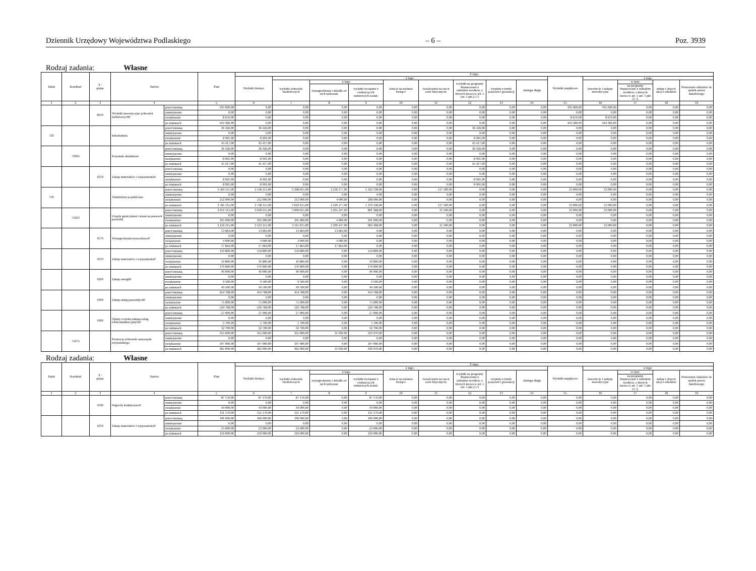Dziennik Urzędowy Województwa Podlaskiego – 6 – Poz. 3939
Rodzaj zadania: Własne
| Dział | Rozdział | § / grupa | Nazwa | | Plan | Z tego: | | | | | | | | | | | | | |
| --- | --- | --- | --- | --- | --- | --- | --- | --- | --- | --- | --- | --- | --- | --- | --- | --- | --- | --- | --- |
| | | | | | | Wydatki bieżące | z tego: | | | | | | | | Wydatki majątkowe | z tego: | | | |
| | | | | | | | wydatki jednostek budżetowych | z tego: | | dotacje na zadania bieżące | świadczenia na rzecz osób fizycznych; | wydatki na programy finansowane z udziałem środków, o których mowa w art. 5 ust. 1 pkt 2 i 3 | wypłaty z tytułu poręczeń i gwarancji | obsługa długu | | inwestycje i zakupy inwestycyjne | w tym: | zakup i objęcie akcji i udziałów | Wniesienie wkładów do spółek prawa handlowego |
| | | | | | | | | wynagrodzenia i składki od nich naliczane | wydatki związane z realizacją ich statutowych zadań; | | | | | | | | na programy finansowane z udziałem środków, o których mowa w art. 5 ust. 1 pkt 2 i 3, | | |
| 1 | 2 | 3 | 4 | | 5 | 6 | 7 | 8 | 9 | 10 | 11 | 12 | 13 | 14 | 15 | 16 | 17 | 18 | 19 |
| | | 6050 | Wydatki inwestycyjne jednostek budżetowych0 | przed zmianą | 435 690,00 | 0,00 | 0,00 | 0,00 | 0,00 | 0,00 | 0,00 | 0,00 | 0,00 | 0,00 | 435 690,00 | 435 690,00 | 0,00 | 0,00 | 0,00 |
| | | | | zmniejszenie | 0,00 | 0,00 | 0,00 | 0,00 | 0,00 | 0,00 | 0,00 | 0,00 | 0,00 | 0,00 | 0,00 | 0,00 | 0,00 | 0,00 | 0,00 |
| | | | | zwiększenie | 8 670,00 | 0,00 | 0,00 | 0,00 | 0,00 | 0,00 | 0,00 | 0,00 | 0,00 | 0,00 | 8 670,00 | 8 670,00 | 0,00 | 0,00 | 0,00 |
| | | | | po zmianach | 444 360,00 | 0,00 | 0,00 | 0,00 | 0,00 | 0,00 | 0,00 | 0,00 | 0,00 | 0,00 | 444 360,00 | 444 360,00 | 0,00 | 0,00 | 0,00 |
| 720 | | | Informatyka | przed zmianą | 36 426,00 | 36 426,00 | 0,00 | 0,00 | 0,00 | 0,00 | 0,00 | 36 426,00 | 0,00 | 0,00 | 0,00 | 0,00 | 0,00 | 0,00 | 0,00 |
| | | | | zmniejszenie | 0,00 | 0,00 | 0,00 | 0,00 | 0,00 | 0,00 | 0,00 | 0,00 | 0,00 | 0,00 | 0,00 | 0,00 | 0,00 | 0,00 | 0,00 |
| | | | | zwiększenie | 8 991,00 | 8 991,00 | 0,00 | 0,00 | 0,00 | 0,00 | 0,00 | 8 991,00 | 0,00 | 0,00 | 0,00 | 0,00 | 0,00 | 0,00 | 0,00 |
| | | | | po zmianach | 45 417,00 | 45 417,00 | 0,00 | 0,00 | 0,00 | 0,00 | 0,00 | 45 417,00 | 0,00 | 0,00 | 0,00 | 0,00 | 0,00 | 0,00 | 0,00 |
| | 72095 | | Pozostała działalność | przed zmianą | 36 426,00 | 36 426,00 | 0,00 | 0,00 | 0,00 | 0,00 | 0,00 | 36 426,00 | 0,00 | 0,00 | 0,00 | 0,00 | 0,00 | 0,00 | 0,00 |
| | | | | zmniejszenie | 0,00 | 0,00 | 0,00 | 0,00 | 0,00 | 0,00 | 0,00 | 0,00 | 0,00 | 0,00 | 0,00 | 0,00 | 0,00 | 0,00 | 0,00 |
| | | | | zwiększenie | 8 991,00 | 8 991,00 | 0,00 | 0,00 | 0,00 | 0,00 | 0,00 | 8 991,00 | 0,00 | 0,00 | 0,00 | 0,00 | 0,00 | 0,00 | 0,00 |
| | | | | po zmianach | 45 417,00 | 45 417,00 | 0,00 | 0,00 | 0,00 | 0,00 | 0,00 | 45 417,00 | 0,00 | 0,00 | 0,00 | 0,00 | 0,00 | 0,00 | 0,00 |
| | | 4219 | Zakup materiałów i wyposażenia9 | przed zmianą | 0,00 | 0,00 | 0,00 | 0,00 | 0,00 | 0,00 | 0,00 | 0,00 | 0,00 | 0,00 | 0,00 | 0,00 | 0,00 | 0,00 | 0,00 |
| | | | | zmniejszenie | 0,00 | 0,00 | 0,00 | 0,00 | 0,00 | 0,00 | 0,00 | 0,00 | 0,00 | 0,00 | 0,00 | 0,00 | 0,00 | 0,00 | 0,00 |
| | | | | zwiększenie | 8 991,00 | 8 991,00 | 0,00 | 0,00 | 0,00 | 0,00 | 0,00 | 8 991,00 | 0,00 | 0,00 | 0,00 | 0,00 | 0,00 | 0,00 | 0,00 |
| | | | | po zmianach | 8 991,00 | 8 991,00 | 0,00 | 0,00 | 0,00 | 0,00 | 0,00 | 8 991,00 | 0,00 | 0,00 | 0,00 | 0,00 | 0,00 | 0,00 | 0,00 |
| 750 | | | Administracja publiczna | przed zmianą | 3 569 115,00 | 3 536 115,00 | 3 398 615,00 | 2 236 277,00 | 1 162 338,00 | 0,00 | 137 500,00 | 0,00 | 0,00 | 0,00 | 33 000,00 | 33 000,00 | 0,00 | 0,00 | 0,00 |
| | | | | zmniejszenie | 0,00 | 0,00 | 0,00 | 0,00 | 0,00 | 0,00 | 0,00 | 0,00 | 0,00 | 0,00 | 0,00 | 0,00 | 0,00 | 0,00 | 0,00 |
| | | | | zwiększenie | 212 000,00 | 212 000,00 | 212 000,00 | 4 000,00 | 208 000,00 | 0,00 | 0,00 | 0,00 | 0,00 | 0,00 | 0,00 | 0,00 | 0,00 | 0,00 | 0,00 |
| | | | | po zmianach | 3 781 115,00 | 3 748 115,00 | 3 610 615,00 | 2 240 277,00 | 1 370 338,00 | 0,00 | 137 500,00 | 0,00 | 0,00 | 0,00 | 33 000,00 | 33 000,00 | 0,00 | 0,00 | 0,00 |
| | 75023 | | Urzędy gmin (miast i miast na prawach powiatu) | przed zmianą | 3 051 115,00 | 3 018 115,00 | 3 006 615,00 | 2 205 247,00 | 801 368,00 | 0,00 | 11 500,00 | 0,00 | 0,00 | 0,00 | 33 000,00 | 33 000,00 | 0,00 | 0,00 | 0,00 |
| | | | | zmniejszenie | 0,00 | 0,00 | 0,00 | 0,00 | 0,00 | 0,00 | 0,00 | 0,00 | 0,00 | 0,00 | 0,00 | 0,00 | 0,00 | 0,00 | 0,00 |
| | | | | zwiększenie | 105 000,00 | 105 000,00 | 105 000,00 | 4 000,00 | 101 000,00 | 0,00 | 0,00 | 0,00 | 0,00 | 0,00 | 0,00 | 0,00 | 0,00 | 0,00 | 0,00 |
| | | | | po zmianach | 3 156 115,00 | 3 123 115,00 | 3 111 615,00 | 2 209 247,00 | 902 368,00 | 0,00 | 11 500,00 | 0,00 | 0,00 | 0,00 | 33 000,00 | 33 000,00 | 0,00 | 0,00 | 0,00 |
| | | 4170 | Wynagrodzenia bezosobowe0 | przed zmianą | 13 664,00 | 13 664,00 | 13 664,00 | 13 664,00 | 0,00 | 0,00 | 0,00 | 0,00 | 0,00 | 0,00 | 0,00 | 0,00 | 0,00 | 0,00 | 0,00 |
| | | | | zmniejszenie | 0,00 | 0,00 | 0,00 | 0,00 | 0,00 | 0,00 | 0,00 | 0,00 | 0,00 | 0,00 | 0,00 | 0,00 | 0,00 | 0,00 | 0,00 |
| | | | | zwiększenie | 4 000,00 | 4 000,00 | 4 000,00 | 4 000,00 | 0,00 | 0,00 | 0,00 | 0,00 | 0,00 | 0,00 | 0,00 | 0,00 | 0,00 | 0,00 | 0,00 |
| | | | | po zmianach | 17 664,00 | 17 664,00 | 17 664,00 | 17 664,00 | 0,00 | 0,00 | 0,00 | 0,00 | 0,00 | 0,00 | 0,00 | 0,00 | 0,00 | 0,00 | 0,00 |
| | | 4210 | Zakup materiałów i wyposażenia0 | przed zmianą | 159 800,00 | 159 800,00 | 159 800,00 | 0,00 | 159 800,00 | 0,00 | 0,00 | 0,00 | 0,00 | 0,00 | 0,00 | 0,00 | 0,00 | 0,00 | 0,00 |
| | | | | zmniejszenie | 0,00 | 0,00 | 0,00 | 0,00 | 0,00 | 0,00 | 0,00 | 0,00 | 0,00 | 0,00 | 0,00 | 0,00 | 0,00 | 0,00 | 0,00 |
| | | | | zwiększenie | 10 800,00 | 10 800,00 | 10 800,00 | 0,00 | 10 800,00 | 0,00 | 0,00 | 0,00 | 0,00 | 0,00 | 0,00 | 0,00 | 0,00 | 0,00 | 0,00 |
| | | | | po zmianach | 170 600,00 | 170 600,00 | 170 600,00 | 0,00 | 170 600,00 | 0,00 | 0,00 | 0,00 | 0,00 | 0,00 | 0,00 | 0,00 | 0,00 | 0,00 | 0,00 |
| | | 4260 | Zakup energii0 | przed zmianą | 40 000,00 | 40 000,00 | 40 000,00 | 0,00 | 40 000,00 | 0,00 | 0,00 | 0,00 | 0,00 | 0,00 | 0,00 | 0,00 | 0,00 | 0,00 | 0,00 |
| | | | | zmniejszenie | 0,00 | 0,00 | 0,00 | 0,00 | 0,00 | 0,00 | 0,00 | 0,00 | 0,00 | 0,00 | 0,00 | 0,00 | 0,00 | 0,00 | 0,00 |
| | | | | zwiększenie | 9 500,00 | 9 500,00 | 9 500,00 | 0,00 | 9 500,00 | 0,00 | 0,00 | 0,00 | 0,00 | 0,00 | 0,00 | 0,00 | 0,00 | 0,00 | 0,00 |
| | | | | po zmianach | 49 500,00 | 49 500,00 | 49 500,00 | 0,00 | 49 500,00 | 0,00 | 0,00 | 0,00 | 0,00 | 0,00 | 0,00 | 0,00 | 0,00 | 0,00 | 0,00 |
| | | 4300 | Zakup usług pozostałych0 | przed zmianą | 454 768,00 | 454 768,00 | 454 768,00 | 0,00 | 454 768,00 | 0,00 | 0,00 | 0,00 | 0,00 | 0,00 | 0,00 | 0,00 | 0,00 | 0,00 | 0,00 |
| | | | | zmniejszenie | 0,00 | 0,00 | 0,00 | 0,00 | 0,00 | 0,00 | 0,00 | 0,00 | 0,00 | 0,00 | 0,00 | 0,00 | 0,00 | 0,00 | 0,00 |
| | | | | zwiększenie | 75 000,00 | 75 000,00 | 75 000,00 | 0,00 | 75 000,00 | 0,00 | 0,00 | 0,00 | 0,00 | 0,00 | 0,00 | 0,00 | 0,00 | 0,00 | 0,00 |
| | | | | po zmianach | 529 768,00 | 529 768,00 | 529 768,00 | 0,00 | 529 768,00 | 0,00 | 0,00 | 0,00 | 0,00 | 0,00 | 0,00 | 0,00 | 0,00 | 0,00 | 0,00 |
| | | 4360 | Opłaty z tytułu zakupu usług telekomunikacyjnych0 | przed zmianą | 27 000,00 | 27 000,00 | 27 000,00 | 0,00 | 27 000,00 | 0,00 | 0,00 | 0,00 | 0,00 | 0,00 | 0,00 | 0,00 | 0,00 | 0,00 | 0,00 |
| | | | | zmniejszenie | 0,00 | 0,00 | 0,00 | 0,00 | 0,00 | 0,00 | 0,00 | 0,00 | 0,00 | 0,00 | 0,00 | 0,00 | 0,00 | 0,00 | 0,00 |
| | | | | zwiększenie | 5 700,00 | 5 700,00 | 5 700,00 | 0,00 | 5 700,00 | 0,00 | 0,00 | 0,00 | 0,00 | 0,00 | 0,00 | 0,00 | 0,00 | 0,00 | 0,00 |
| | | | | po zmianach | 32 700,00 | 32 700,00 | 32 700,00 | 0,00 | 32 700,00 | 0,00 | 0,00 | 0,00 | 0,00 | 0,00 | 0,00 | 0,00 | 0,00 | 0,00 | 0,00 |
| | 75075 | | Promocja jednostek samorządu terytorialnego | przed zmianą | 355 000,00 | 355 000,00 | 355 000,00 | 31 030,00 | 323 970,00 | 0,00 | 0,00 | 0,00 | 0,00 | 0,00 | 0,00 | 0,00 | 0,00 | 0,00 | 0,00 |
| | | | | zmniejszenie | 0,00 | 0,00 | 0,00 | 0,00 | 0,00 | 0,00 | 0,00 | 0,00 | 0,00 | 0,00 | 0,00 | 0,00 | 0,00 | 0,00 | 0,00 |
| | | | | zwiększenie | 107 000,00 | 107 000,00 | 107 000,00 | 0,00 | 107 000,00 | 0,00 | 0,00 | 0,00 | 0,00 | 0,00 | 0,00 | 0,00 | 0,00 | 0,00 | 0,00 |
| | | | | po zmianach | 462 000,00 | 462 000,00 | 462 000,00 | 31 030,00 | 430 970,00 | 0,00 | 0,00 | 0,00 | 0,00 | 0,00 | 0,00 | 0,00 | 0,00 | 0,00 | 0,00 |
Rodzaj zadania: Własne
| Dział | Rozdział | § / grupa | Nazwa | | Plan | Z tego: | | | | | | | | | | | | | |
| --- | --- | --- | --- | --- | --- | --- | --- | --- | --- | --- | --- | --- | --- | --- | --- | --- | --- | --- | --- |
| | | | | | | Wydatki bieżące | z tego: | | | | | | | | Wydatki majątkowe | z tego: | | | |
| | | | | | | | wydatki jednostek budżetowych | z tego: | | dotacje na zadania bieżące | świadczenia na rzecz osób fizycznych; | wydatki na programy finansowane z udziałem środków, o których mowa w art. 5 ust. 1 pkt 2 i 3 | wypłaty z tytułu poręczeń i gwarancji | obsługa długu | | inwestycje i zakupy inwestycyjne | w tym: | zakup i objęcie akcji i udziałów | Wniesienie wkładów do spółek prawa handlowego |
| | | | | | | | | wynagrodzenia i składki od nich naliczane | wydatki związane z realizacją ich statutowych zadań; | | | | | | | | na programy finansowane z udziałem środków, o których mowa w art. 5 ust. 1 pkt 2 i 3, | | |
| 1 | 2 | 3 | 4 | | 5 | 6 | 7 | 8 | 9 | 10 | 11 | 12 | 13 | 14 | 15 | 16 | 17 | 18 | 19 |
| | | 4190 | Nagrody konkursowe0 | przed zmianą | 87 170,00 | 87 170,00 | 87 170,00 | 0,00 | 87 170,00 | 0,00 | 0,00 | 0,00 | 0,00 | 0,00 | 0,00 | 0,00 | 0,00 | 0,00 | 0,00 |
| | | | | zmniejszenie | 0,00 | 0,00 | 0,00 | 0,00 | 0,00 | 0,00 | 0,00 | 0,00 | 0,00 | 0,00 | 0,00 | 0,00 | 0,00 | 0,00 | 0,00 |
| | | | | zwiększenie | 44 000,00 | 44 000,00 | 44 000,00 | 0,00 | 44 000,00 | 0,00 | 0,00 | 0,00 | 0,00 | 0,00 | 0,00 | 0,00 | 0,00 | 0,00 | 0,00 |
| | | | | po zmianach | 131 170,00 | 131 170,00 | 131 170,00 | 0,00 | 131 170,00 | 0,00 | 0,00 | 0,00 | 0,00 | 0,00 | 0,00 | 0,00 | 0,00 | 0,00 | 0,00 |
| | | 4210 | Zakup materiałów i wyposażenia0 | przed zmianą | 106 000,00 | 106 000,00 | 106 000,00 | 0,00 | 106 000,00 | 0,00 | 0,00 | 0,00 | 0,00 | 0,00 | 0,00 | 0,00 | 0,00 | 0,00 | 0,00 |
| | | | | zmniejszenie | 0,00 | 0,00 | 0,00 | 0,00 | 0,00 | 0,00 | 0,00 | 0,00 | 0,00 | 0,00 | 0,00 | 0,00 | 0,00 | 0,00 | 0,00 |
| | | | | zwiększenie | 23 000,00 | 23 000,00 | 23 000,00 | 0,00 | 23 000,00 | 0,00 | 0,00 | 0,00 | 0,00 | 0,00 | 0,00 | 0,00 | 0,00 | 0,00 | 0,00 |
| | | | | po zmianach | 129 000,00 | 129 000,00 | 129 000,00 | 0,00 | 129 000,00 | 0,00 | 0,00 | 0,00 | 0,00 | 0,00 | 0,00 | 0,00 | 0,00 | 0,00 | 0,00 |